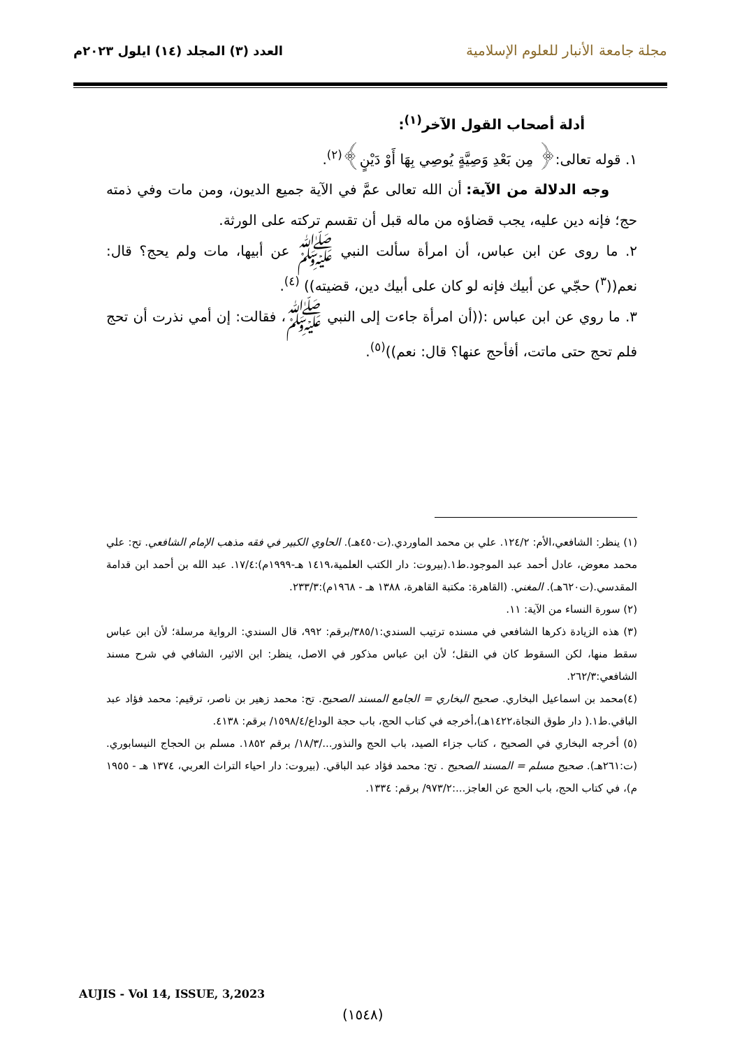مجلة جامعة الأنبار للعلوم الإسلامية
العدد (٣) المجلد (١٤) ايلول ٢٠٢٣م
أدلة أصحاب القول الآخر<sup>(١)</sup>:
١. قوله تعالى:﴿ مِن بَعْدِ وَصِيَّةٍ يُوصِي بِهَا أَوْ دَيْنٍ﴾<sup>(٢)</sup>.
وجه الدلالة من الآية: أن الله تعالى عمَّ في الآية جميع الديون، ومن مات وفي ذمته حج؛ فإنه دين عليه، يجب قضاؤه من ماله قبل أن تقسم تركته على الورثة.
٢. ما روى عن ابن عباس، أن امرأة سألت النبي ﷺ عن أبيها، مات ولم يحج؟ قال: نعم((<sup>٣</sup>) حجّي عن أبيك فإنه لو كان على أبيك دين، قضيته)) <sup>(٤)</sup>.
٣. ما روي عن ابن عباس :((أن امرأة جاءت إلى النبي ﷺ، فقالت: إن أمي نذرت أن تحج فلم تحج حتى ماتت، أفأحج عنها؟ قال: نعم))<sup>(٥)</sup>.
(١) ينظر: الشافعي،الأم: ١٢٤/٢. علي بن محمد الماوردي.(ت٤٥٠هـ). الحاوي الكبير في فقه مذهب الإمام الشافعي. تح: علي محمد معوض، عادل أحمد عبد الموجود.ط١.(بيروت: دار الكتب العلمية،١٤١٩ هـ-١٩٩٩م):١٧/٤. عبد الله بن أحمد ابن قدامة المقدسي.(ت٦٢٠هـ). المغني. (القاهرة: مكتبة القاهرة، ١٣٨٨ هـ - ١٩٦٨م):٢٣٣/٣.
(٢) سورة النساء من الآية: ١١.
(٣) هذه الزيادة ذكرها الشافعي في مسنده ترتيب السندي:٣٨٥/١/برقم: ٩٩٢، قال السندي: الرواية مرسلة؛ لأن ابن عباس سقط منها، لكن السقوط كان في النقل؛ لأن ابن عباس مذكور في الاصل، ينظر: ابن الاثير، الشافي في شرح مسند الشافعي:٢٦٢/٣.
(٤)محمد بن اسماعيل البخاري. صحيح البخاري = الجامع المسند الصحيح. تح: محمد زهير بن ناصر، ترقيم: محمد فؤاد عبد الباقي.ط١.( دار طوق النجاة،١٤٢٢هـ)،أخرجه في كتاب الحج، باب حجة الوداع/١٥٩٨/٤/ برقم: ٤١٣٨.
(٥) أخرجه البخاري في الصحيح ، كتاب جزاء الصيد، باب الحج والنذور.../١٨/٣/ برقم ١٨٥٢. مسلم بن الحجاج النيسابوري.(ت:٢٦١هـ). صحيح مسلم = المسند الصحيح . تح: محمد فؤاد عبد الباقي. (بيروت: دار احياء التراث العربي، ١٣٧٤ هـ - ١٩٥٥ م)، في كتاب الحج، باب الحج عن العاجز...:٩٧٣/٢/ برقم: ١٣٣٤.
AUJIS - Vol 14, ISSUE, 3,2023
(١٥٤٨)